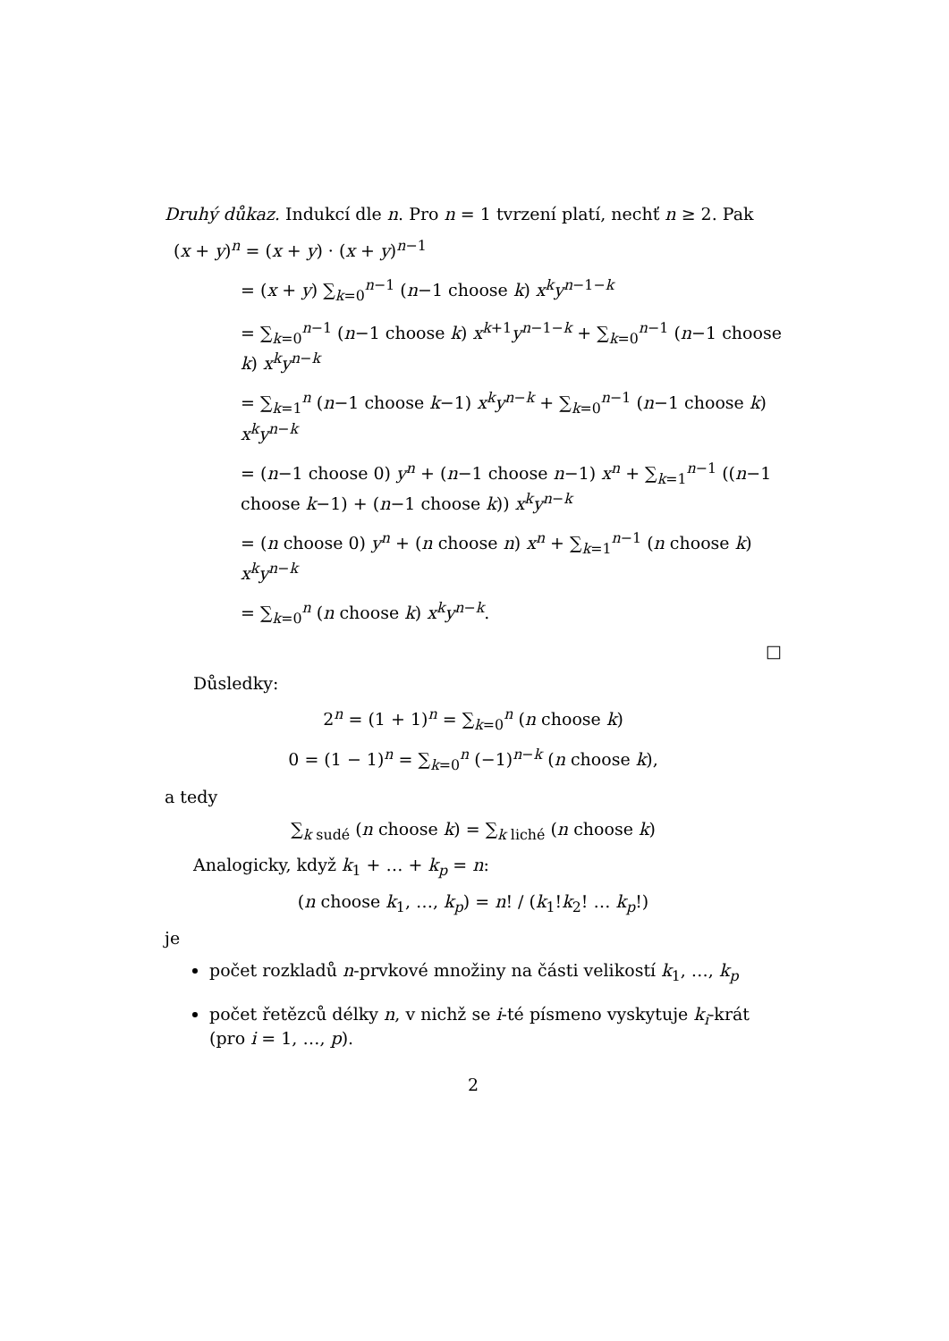Druhý důkaz. Indukcí dle n. Pro n = 1 tvrzení platí, nechť n ≥ 2. Pak
(x + y)<sup>n</sup> = (x + y) · (x + y)<sup>n−1</sup>
= (x + y) ∑<sub>k=0</sub><sup>n−1</sup> (n−1 choose k) x<sup>k</sup>y<sup>n−1−k</sup>
= ∑<sub>k=0</sub><sup>n−1</sup> (n−1 choose k) x<sup>k+1</sup>y<sup>n−1−k</sup> + ∑<sub>k=0</sub><sup>n−1</sup> (n−1 choose k) x<sup>k</sup>y<sup>n−k</sup>
= ∑<sub>k=1</sub><sup>n</sup> (n−1 choose k−1) x<sup>k</sup>y<sup>n−k</sup> + ∑<sub>k=0</sub><sup>n−1</sup> (n−1 choose k) x<sup>k</sup>y<sup>n−k</sup>
= (n−1 choose 0) y<sup>n</sup> + (n−1 choose n−1) x<sup>n</sup> + ∑<sub>k=1</sub><sup>n−1</sup> ((n−1 choose k−1) + (n−1 choose k)) x<sup>k</sup>y<sup>n−k</sup>
= (n choose 0) y<sup>n</sup> + (n choose n) x<sup>n</sup> + ∑<sub>k=1</sub><sup>n−1</sup> (n choose k) x<sup>k</sup>y<sup>n−k</sup>
= ∑<sub>k=0</sub><sup>n</sup> (n choose k) x<sup>k</sup>y<sup>n−k</sup>.
□
Důsledky:
2<sup>n</sup> = (1 + 1)<sup>n</sup> = ∑<sub>k=0</sub><sup>n</sup> (n choose k)
0 = (1 − 1)<sup>n</sup> = ∑<sub>k=0</sub><sup>n</sup> (−1)<sup>n−k</sup> (n choose k),
a tedy
∑<sub>k sudé</sub> (n choose k) = ∑<sub>k liché</sub> (n choose k)
Analogicky, když k<sub>1</sub> + … + k<sub>p</sub> = n:
(n choose k<sub>1</sub>, …, k<sub>p</sub>) = n! / (k<sub>1</sub>!k<sub>2</sub>! … k<sub>p</sub>!)
je
počet rozkladů n-prvkové množiny na části velikostí k<sub>1</sub>, …, k<sub>p</sub>
počet řetězců délky n, v nichž se i-té písmeno vyskytuje k<sub>i</sub>-krát (pro i = 1, …, p).
2